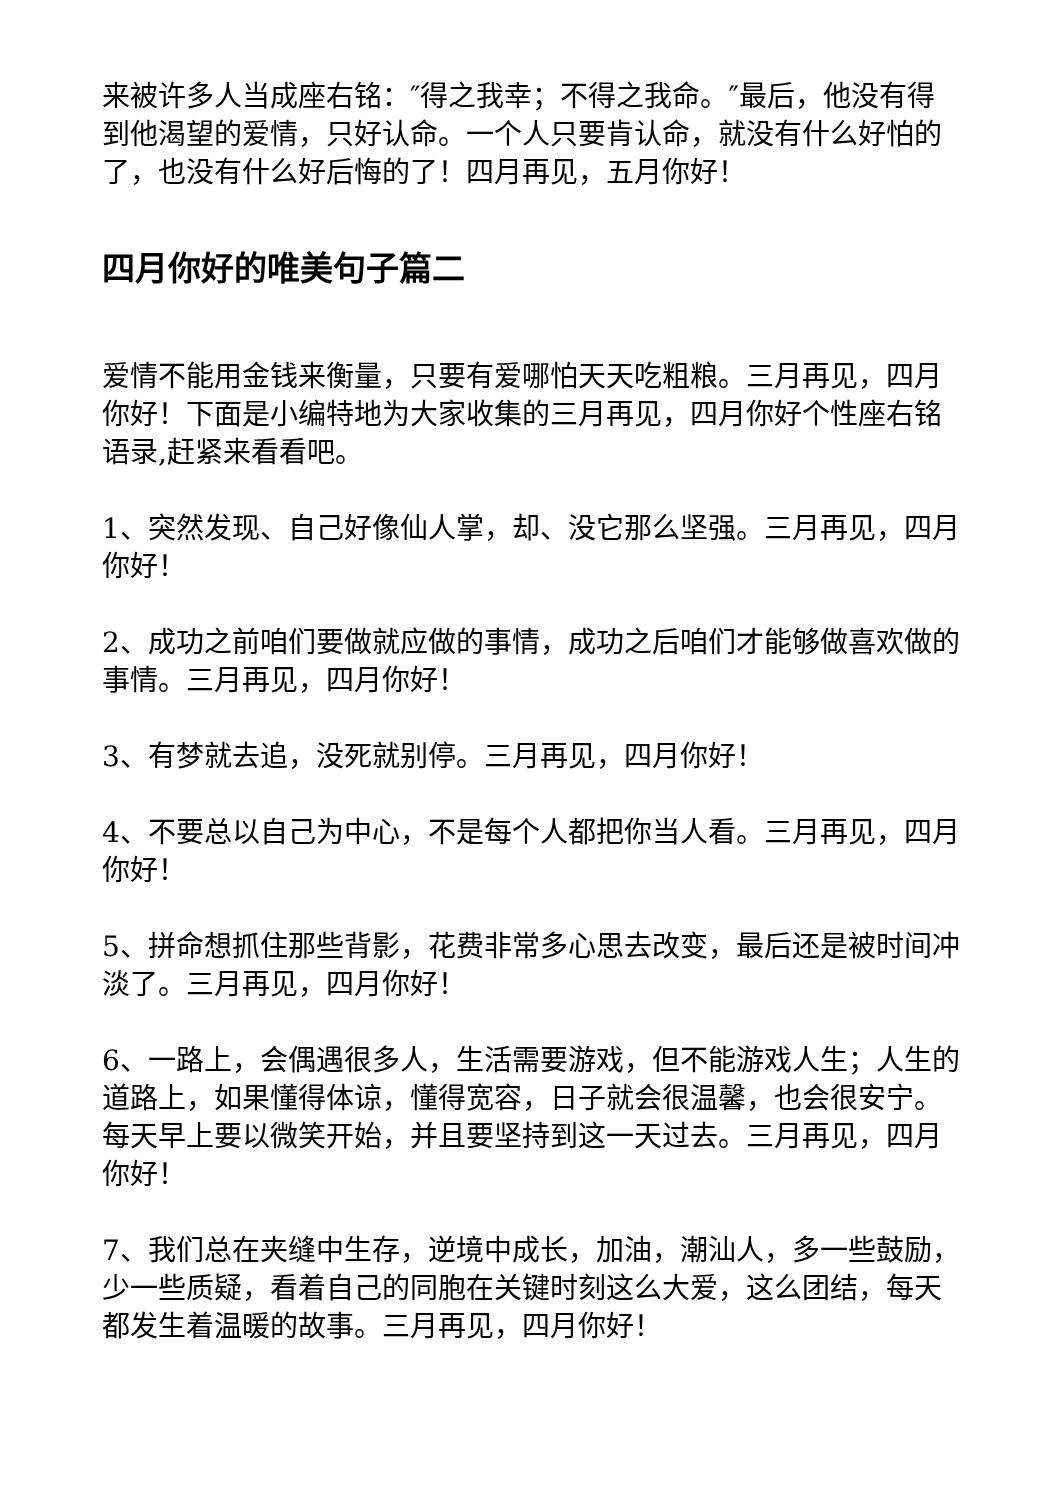来被许多人当成座右铭：″得之我幸；不得之我命。″最后，他没有得到他渴望的爱情，只好认命。一个人只要肯认命，就没有什么好怕的了，也没有什么好后悔的了！四月再见，五月你好！
四月你好的唯美句子篇二
爱情不能用金钱来衡量，只要有爱哪怕天天吃粗粮。三月再见，四月你好！下面是小编特地为大家收集的三月再见，四月你好个性座右铭语录,赶紧来看看吧。
1、突然发现、自己好像仙人掌，却、没它那么坚强。三月再见，四月你好！
2、成功之前咱们要做就应做的事情，成功之后咱们才能够做喜欢做的事情。三月再见，四月你好！
3、有梦就去追，没死就别停。三月再见，四月你好！
4、不要总以自己为中心，不是每个人都把你当人看。三月再见，四月你好！
5、拼命想抓住那些背影，花费非常多心思去改变，最后还是被时间冲淡了。三月再见，四月你好！
6、一路上，会偶遇很多人，生活需要游戏，但不能游戏人生；人生的道路上，如果懂得体谅，懂得宽容，日子就会很温馨，也会很安宁。每天早上要以微笑开始，并且要坚持到这一天过去。三月再见，四月你好！
7、我们总在夹缝中生存，逆境中成长，加油，潮汕人，多一些鼓励，少一些质疑，看着自己的同胞在关键时刻这么大爱，这么团结，每天都发生着温暖的故事。三月再见，四月你好！